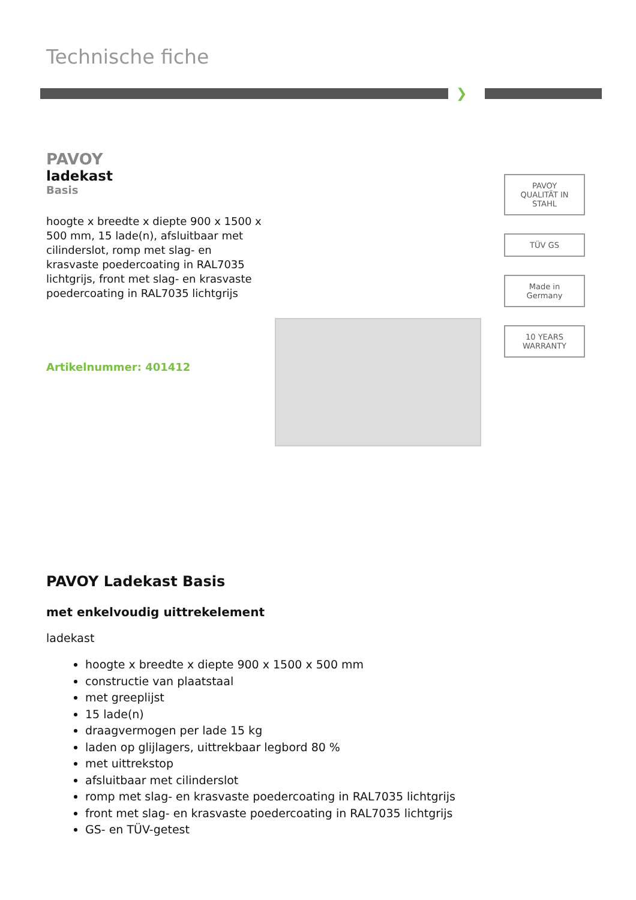Technische fiche
❯
PAVOY
ladekast
Basis
hoogte x breedte x diepte 900 x 1500 x 500 mm, 15 lade(n), afsluitbaar met cilinderslot, romp met slag- en krasvaste poedercoating in RAL7035 lichtgrijs, front met slag- en krasvaste poedercoating in RAL7035 lichtgrijs
Artikelnummer: 401412
PAVOY
QUALITÄT IN STAHL
TÜV GS
Made in Germany
10 YEARS WARRANTY
PAVOY Ladekast Basis
met enkelvoudig uittrekelement
ladekast
hoogte x breedte x diepte 900 x 1500 x 500 mm
constructie van plaatstaal
met greeplijst
15 lade(n)
draagvermogen per lade 15 kg
laden op glijlagers, uittrekbaar legbord 80 %
met uittrekstop
afsluitbaar met cilinderslot
romp met slag- en krasvaste poedercoating in RAL7035 lichtgrijs
front met slag- en krasvaste poedercoating in RAL7035 lichtgrijs
GS- en TÜV-getest